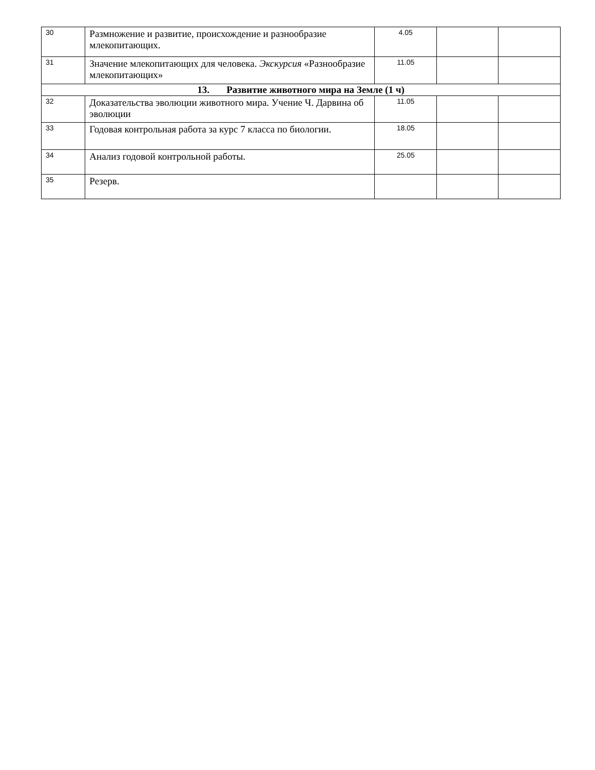| 30 | Размножение и развитие, происхождение и разнообразие млекопитающих. | 4.05 | | |
| 31 | Значение млекопитающих для человека. Экскурсия «Разнообразие млекопитающих» | 11.05 | | |
| 13. Развитие животного мира на Земле (1 ч) | | | | |
| 32 | Доказательства эволюции животного мира. Учение Ч. Дарвина об эволюции | 11.05 | | |
| 33 | Годовая контрольная работа за курс 7 класса по биологии. | 18.05 | | |
| 34 | Анализ годовой контрольной работы. | 25.05 | | |
| 35 | Резерв. | | | |